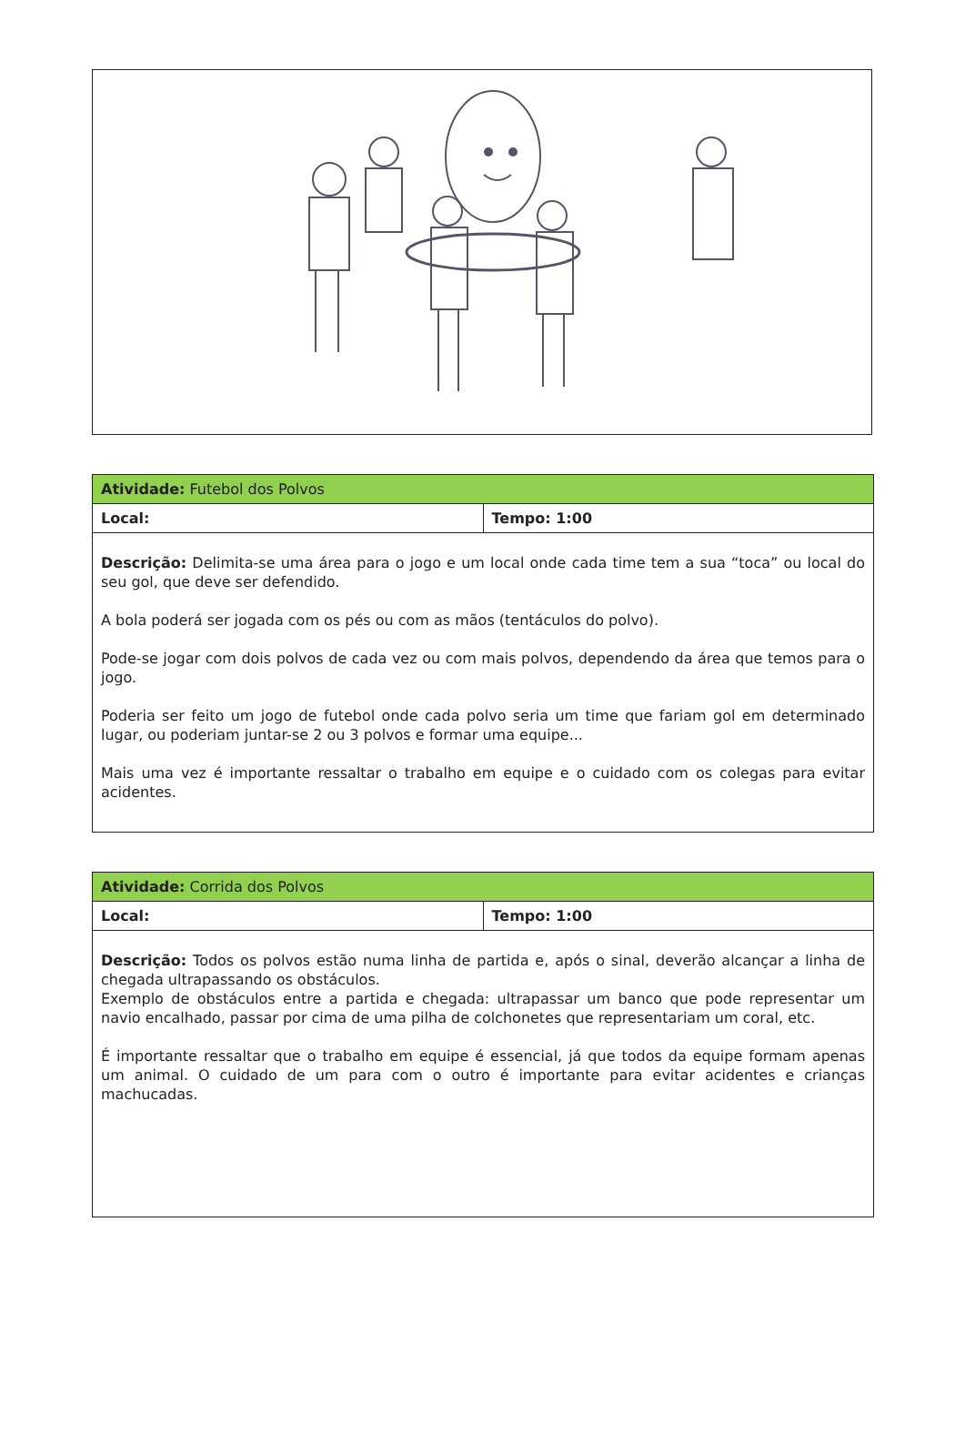| Atividade: Futebol dos Polvos | |
| Local: | Tempo: 1:00 |
| Descrição: Delimita-se uma área para o jogo e um local onde cada time tem a sua “toca” ou local do seu gol, que deve ser defendido. A bola poderá ser jogada com os pés ou com as mãos (tentáculos do polvo). Pode-se jogar com dois polvos de cada vez ou com mais polvos, dependendo da área que temos para o jogo. Poderia ser feito um jogo de futebol onde cada polvo seria um time que fariam gol em determinado lugar, ou poderiam juntar-se 2 ou 3 polvos e formar uma equipe... Mais uma vez é importante ressaltar o trabalho em equipe e o cuidado com os colegas para evitar acidentes. | |
| Atividade: Corrida dos Polvos | |
| Local: | Tempo: 1:00 |
| Descrição: Todos os polvos estão numa linha de partida e, após o sinal, deverão alcançar a linha de chegada ultrapassando os obstáculos. Exemplo de obstáculos entre a partida e chegada: ultrapassar um banco que pode representar um navio encalhado, passar por cima de uma pilha de colchonetes que representariam um coral, etc. É importante ressaltar que o trabalho em equipe é essencial, já que todos da equipe formam apenas um animal. O cuidado de um para com o outro é importante para evitar acidentes e crianças machucadas. | |